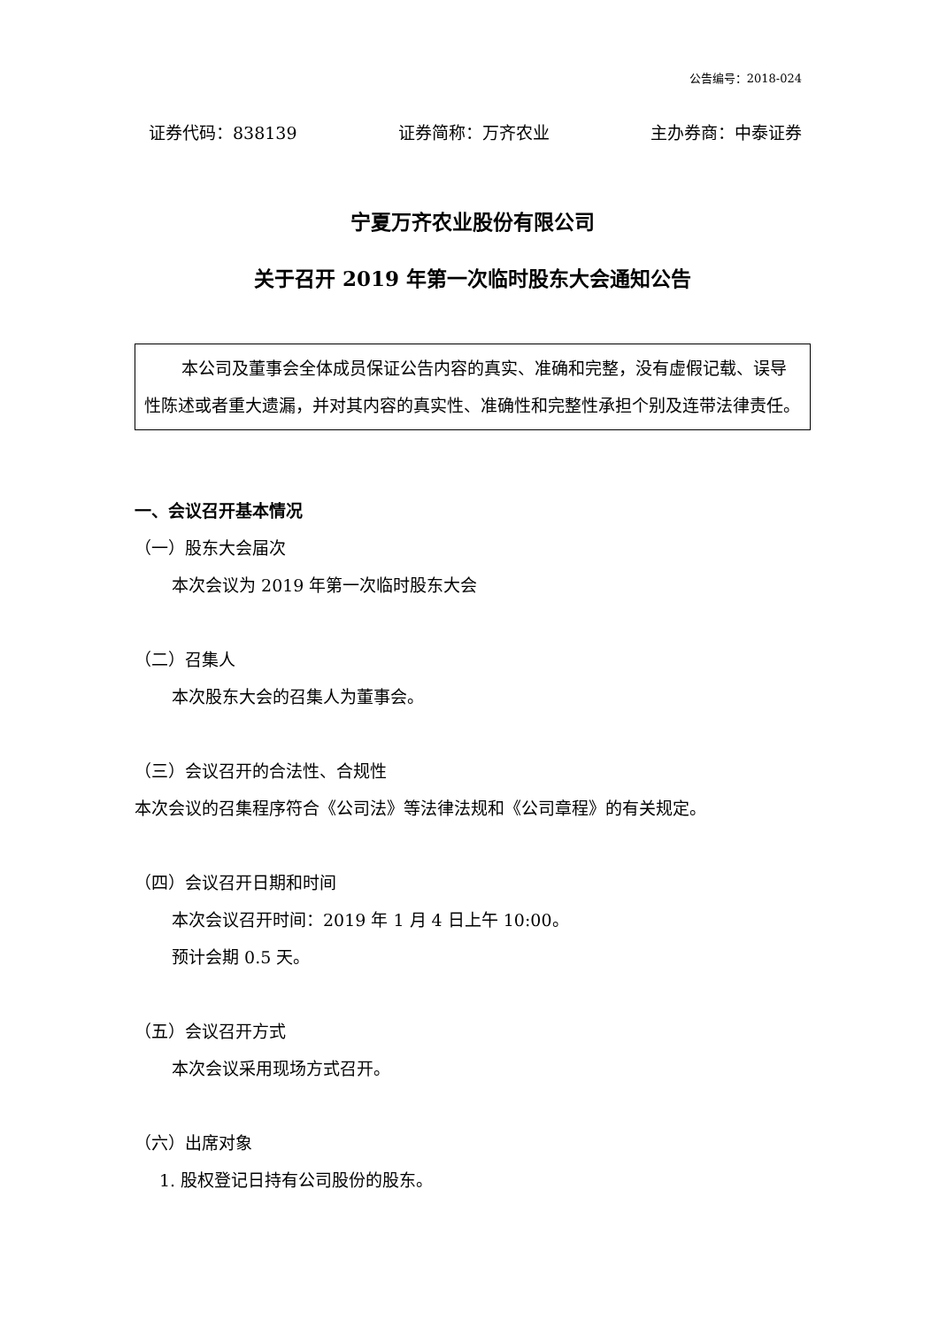公告编号：2018-024
证券代码：838139 证券简称：万齐农业 主办券商：中泰证券
宁夏万齐农业股份有限公司
关于召开 2019 年第一次临时股东大会通知公告
本公司及董事会全体成员保证公告内容的真实、准确和完整，没有虚假记载、误导性陈述或者重大遗漏，并对其内容的真实性、准确性和完整性承担个别及连带法律责任。
一、会议召开基本情况
（一）股东大会届次
本次会议为 2019 年第一次临时股东大会
（二）召集人
本次股东大会的召集人为董事会。
（三）会议召开的合法性、合规性
本次会议的召集程序符合《公司法》等法律法规和《公司章程》的有关规定。
（四）会议召开日期和时间
本次会议召开时间：2019 年 1 月 4 日上午 10:00。
预计会期 0.5 天。
（五）会议召开方式
本次会议采用现场方式召开。
（六）出席对象
1. 股权登记日持有公司股份的股东。